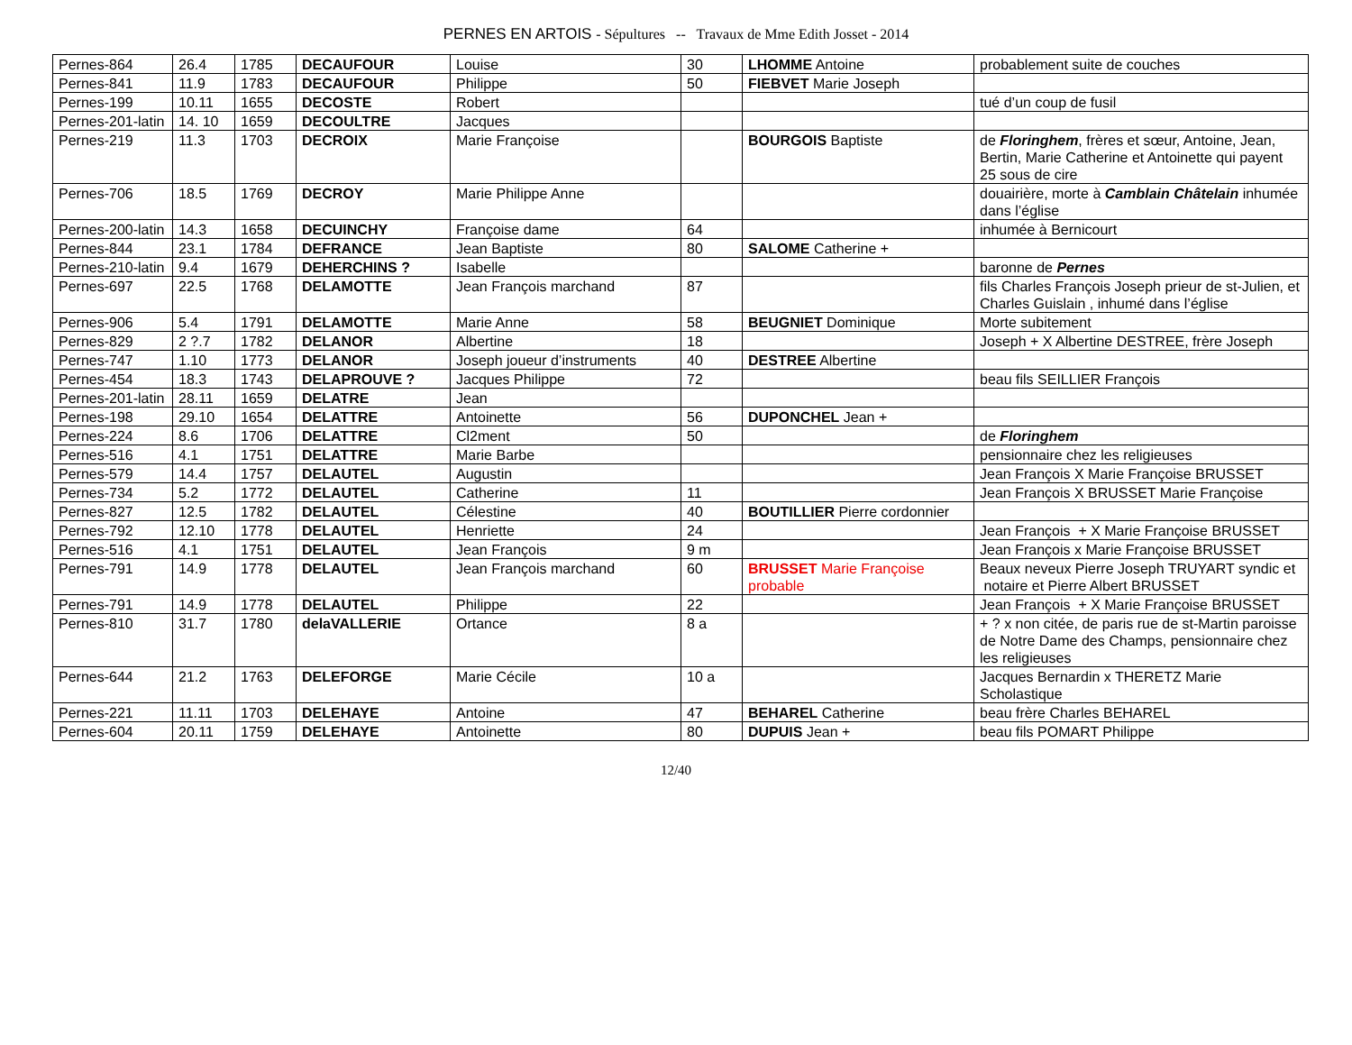PERNES EN ARTOIS - Sépultures -- Travaux de Mme Edith Josset - 2014
| Pernes-864 | 26.4 | 1785 | DECAUFOUR | Louise | 30 | LHOMME Antoine | probablement suite de couches |
| Pernes-841 | 11.9 | 1783 | DECAUFOUR | Philippe | 50 | FIEBVET Marie Joseph | |
| Pernes-199 | 10.11 | 1655 | DECOSTE | Robert | | | tué d’un coup de fusil |
| Pernes-201-latin | 14. 10 | 1659 | DECOULTRE | Jacques | | | |
| Pernes-219 | 11.3 | 1703 | DECROIX | Marie Françoise | | BOURGOIS Baptiste | de Floringhem , frères et sœur, Antoine, Jean, Bertin, Marie Catherine et Antoinette qui payent 25 sous de cire |
| Pernes-706 | 18.5 | 1769 | DECROY | Marie Philippe Anne | | | douairière, morte à Camblain Châtelain inhumée dans l’église |
| Pernes-200-latin | 14.3 | 1658 | DECUINCHY | Françoise dame | 64 | | inhumée à Bernicourt |
| Pernes-844 | 23.1 | 1784 | DEFRANCE | Jean Baptiste | 80 | SALOME Catherine + | |
| Pernes-210-latin | 9.4 | 1679 | DEHERCHINS ? | Isabelle | | | baronne de Pernes |
| Pernes-697 | 22.5 | 1768 | DELAMOTTE | Jean François marchand | 87 | | fils Charles François Joseph prieur de st-Julien, et Charles Guislain , inhumé dans l’église |
| Pernes-906 | 5.4 | 1791 | DELAMOTTE | Marie Anne | 58 | BEUGNIET Dominique | Morte subitement |
| Pernes-829 | 2 ?.7 | 1782 | DELANOR | Albertine | 18 | | Joseph + X Albertine DESTREE, frère Joseph |
| Pernes-747 | 1.10 | 1773 | DELANOR | Joseph joueur d’instruments | 40 | DESTREE Albertine | |
| Pernes-454 | 18.3 | 1743 | DELAPROUVE ? | Jacques Philippe | 72 | | beau fils SEILLIER François |
| Pernes-201-latin | 28.11 | 1659 | DELATRE | Jean | | | |
| Pernes-198 | 29.10 | 1654 | DELATTRE | Antoinette | 56 | DUPONCHEL Jean + | |
| Pernes-224 | 8.6 | 1706 | DELATTRE | Cl2ment | 50 | | de Floringhem |
| Pernes-516 | 4.1 | 1751 | DELATTRE | Marie Barbe | | | pensionnaire chez les religieuses |
| Pernes-579 | 14.4 | 1757 | DELAUTEL | Augustin | | | Jean François X Marie Françoise BRUSSET |
| Pernes-734 | 5.2 | 1772 | DELAUTEL | Catherine | 11 | | Jean François X BRUSSET Marie Françoise |
| Pernes-827 | 12.5 | 1782 | DELAUTEL | Célestine | 40 | BOUTILLIER Pierre cordonnier | |
| Pernes-792 | 12.10 | 1778 | DELAUTEL | Henriette | 24 | | Jean François + X Marie Françoise BRUSSET |
| Pernes-516 | 4.1 | 1751 | DELAUTEL | Jean François | 9 m | | Jean François x Marie Françoise BRUSSET |
| Pernes-791 | 14.9 | 1778 | DELAUTEL | Jean François marchand | 60 | BRUSSET Marie Françoise probable | Beaux neveux Pierre Joseph TRUYART syndic et notaire et Pierre Albert BRUSSET |
| Pernes-791 | 14.9 | 1778 | DELAUTEL | Philippe | 22 | | Jean François + X Marie Françoise BRUSSET |
| Pernes-810 | 31.7 | 1780 | delaVALLERIE | Ortance | 8 a | | + ? x non citée, de paris rue de st-Martin paroisse de Notre Dame des Champs, pensionnaire chez les religieuses |
| Pernes-644 | 21.2 | 1763 | DELEFORGE | Marie Cécile | 10 a | | Jacques Bernardin x THERETZ Marie Scholastique |
| Pernes-221 | 11.11 | 1703 | DELEHAYE | Antoine | 47 | BEHAREL Catherine | beau frère Charles BEHAREL |
| Pernes-604 | 20.11 | 1759 | DELEHAYE | Antoinette | 80 | DUPUIS Jean + | beau fils POMART Philippe |
12/40